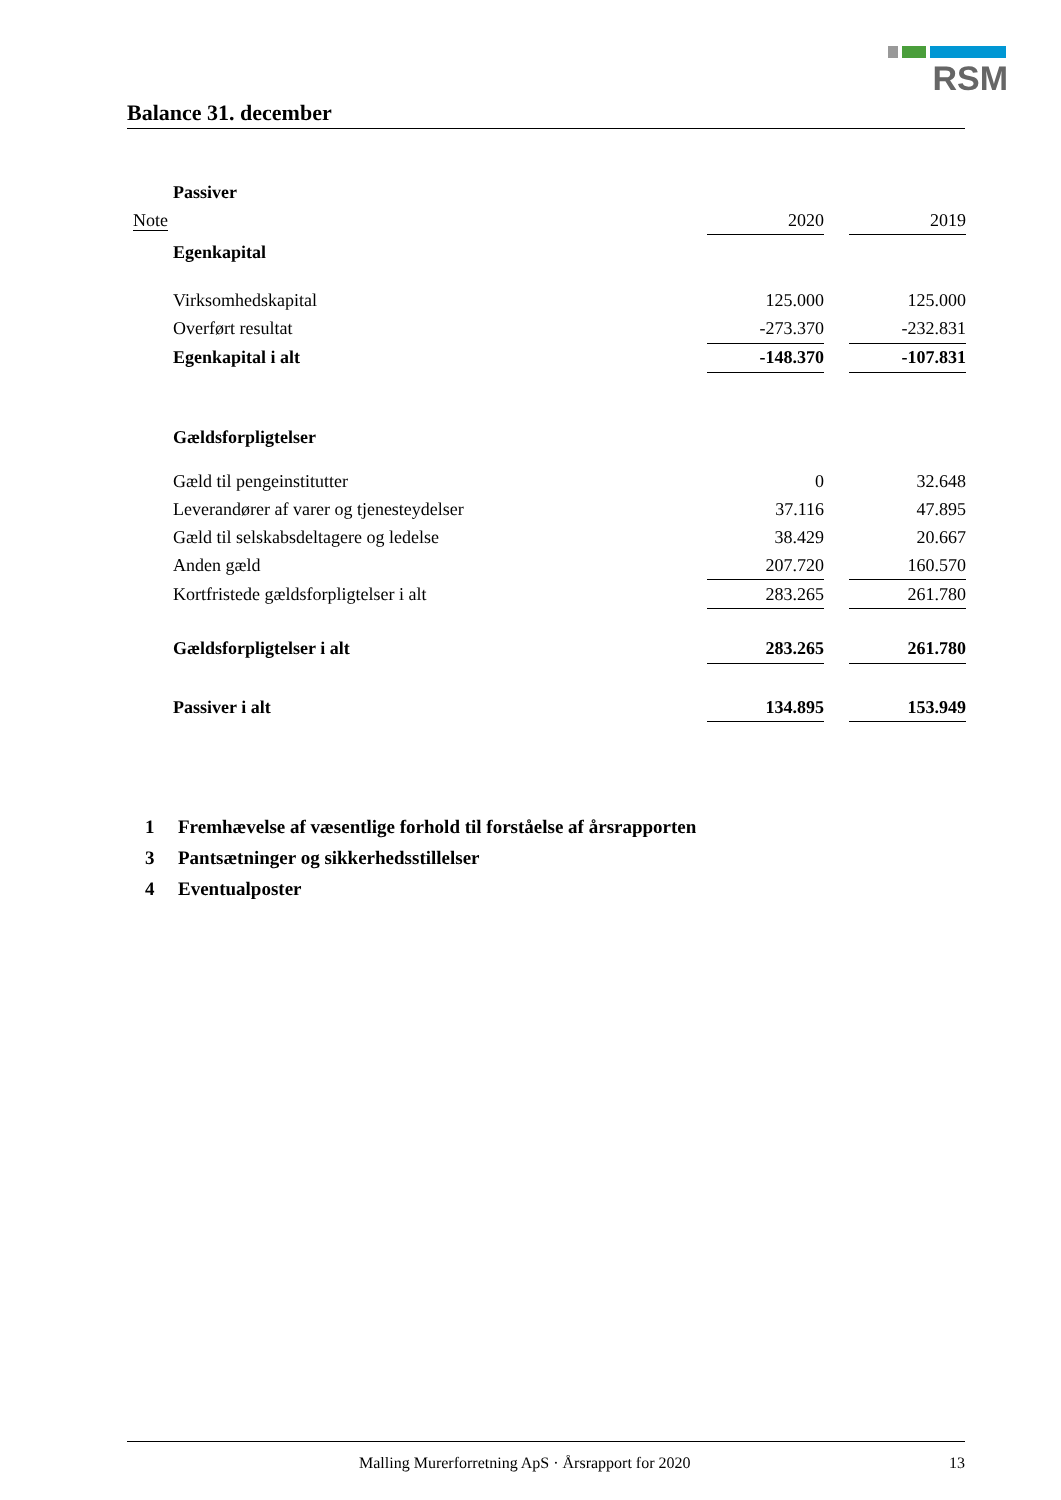RSM
Balance 31. december
| | Passiver | | | |
| Note | | 2020 | | 2019 |
| | Egenkapital | | | |
| | Virksomhedskapital | 125.000 | | 125.000 |
| | Overført resultat | -273.370 | | -232.831 |
| | Egenkapital i alt | -148.370 | | -107.831 |
| | Gældsforpligtelser | | | |
| | Gæld til pengeinstitutter | 0 | | 32.648 |
| | Leverandører af varer og tjenesteydelser | 37.116 | | 47.895 |
| | Gæld til selskabsdeltagere og ledelse | 38.429 | | 20.667 |
| | Anden gæld | 207.720 | | 160.570 |
| | Kortfristede gældsforpligtelser i alt | 283.265 | | 261.780 |
| | Gældsforpligtelser i alt | 283.265 | | 261.780 |
| | Passiver i alt | 134.895 | | 153.949 |
1 Fremhævelse af væsentlige forhold til forståelse af årsrapporten
3 Pantsætninger og sikkerhedsstillelser
4 Eventualposter
Malling Murerforretning ApS · Årsrapport for 2020 13